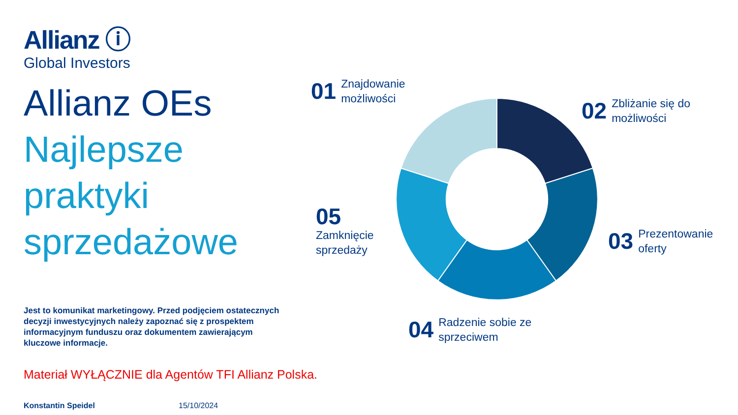Allianz ⓘ
Global Investors
Allianz OEs
Najlepsze
praktyki
sprzedażowe
Jest to komunikat marketingowy. Przed podjęciem ostatecznych decyzji inwestycyjnych należy zapoznać się z prospektem informacyjnym funduszu oraz dokumentem zawierającym kluczowe informacje.
Materiał WYŁĄCZNIE dla Agentów TFI Allianz Polska.
Konstantin Speidel 15/10/2024
01 Znajdowanie
możliwości
02 Zbliżanie się do
możliwości
03 Prezentowanie
oferty
04 Radzenie sobie ze
sprzeciwem
05
Zamknięcie
sprzedaży